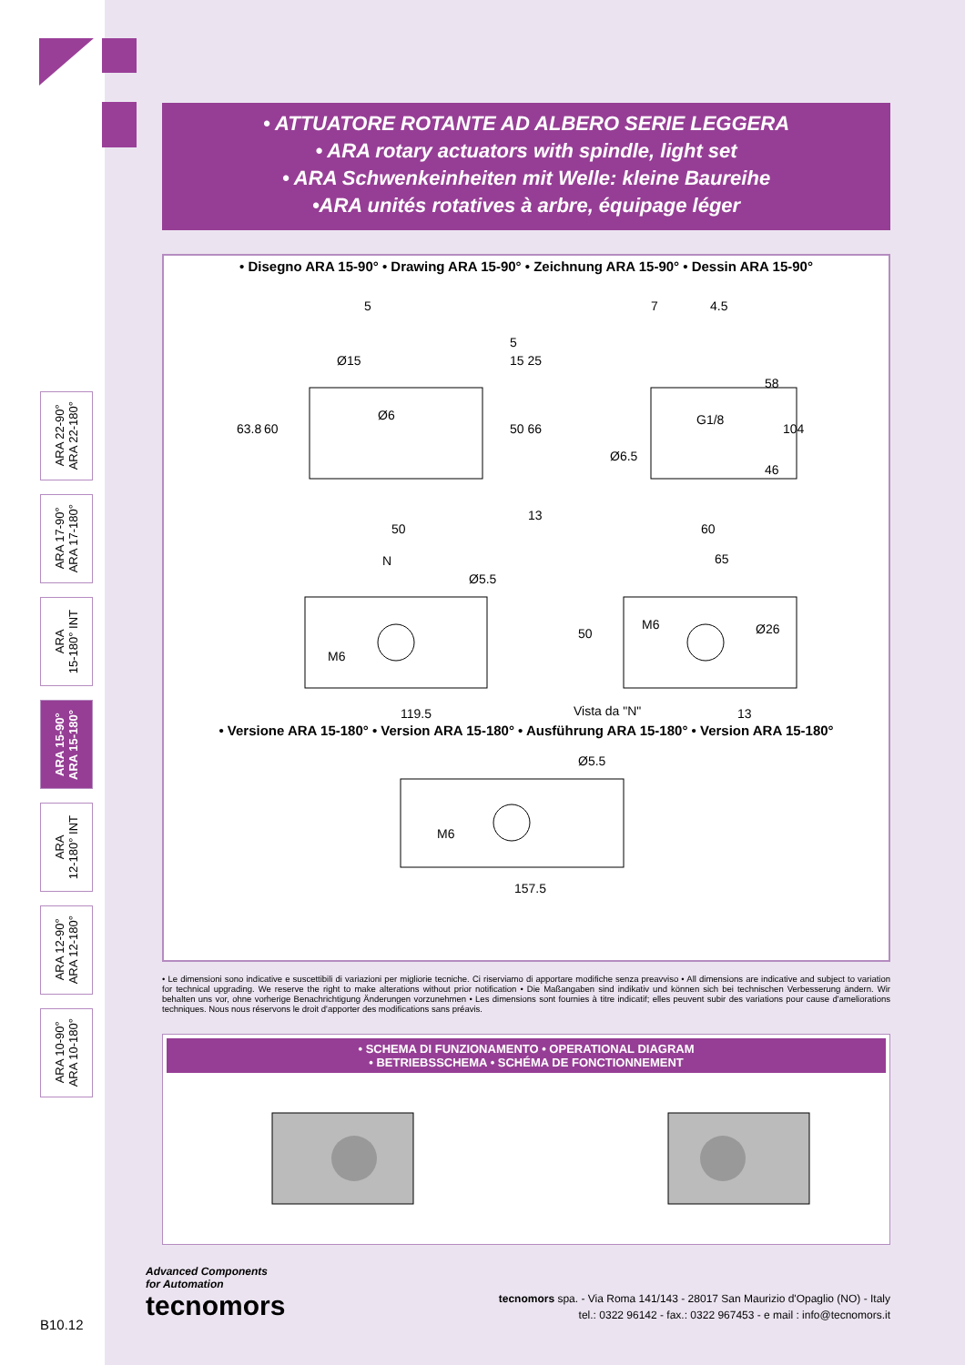• ATTUATORE ROTANTE AD ALBERO SERIE LEGGERA
• ARA rotary actuators with spindle, light set
• ARA Schwenkeinheiten mit Welle: kleine Baureihe
•ARA unités rotatives à arbre, équipage léger
ARA 22-90°
ARA 22-180°
ARA 17-90°
ARA 17-180°
ARA
15-180° INT
ARA 15-90°
ARA 15-180°
ARA
12-180° INT
ARA 12-90°
ARA 12-180°
ARA 10-90°
ARA 10-180°
• Disegno ARA 15-90° • Drawing ARA 15-90° • Zeichnung ARA 15-90° • Dessin ARA 15-90°
5
Ø15
Ø6
63.8
50
N
Ø5.5
M6
119.5
7
4.5
G1/8
Ø6.5
60
65
M6
Ø26
Vista da "N"
13
5
15 25
50 66
58
104
46
13
60
50
• Versione ARA 15-180° • Version ARA 15-180° • Ausführung ARA 15-180° • Version ARA 15-180°
Ø5.5
M6
157.5
• Le dimensioni sono indicative e suscettibili di variazioni per migliorie tecniche. Ci riserviamo di apportare modifiche senza preavviso • All dimensions are indicative and subject to variation for technical upgrading. We reserve the right to make alterations without prior notification • Die Maßangaben sind indikativ und können sich bei technischen Verbesserung ändern. Wir behalten uns vor, ohne vorherige Benachrichtigung Änderungen vorzunehmen • Les dimensions sont fournies à titre indicatif; elles peuvent subir des variations pour cause d'ameliorations techniques. Nous nous réservons le droit d'apporter des modifications sans préavis.
• SCHEMA DI FUNZIONAMENTO • OPERATIONAL DIAGRAM
• BETRIEBSSCHEMA • SCHÉMA DE FONCTIONNEMENT
Advanced Components
for Automation
tecnomors
tecnomors spa. - Via Roma 141/143 - 28017 San Maurizio d'Opaglio (NO) - Italy
tel.: 0322 96142 - fax.: 0322 967453 - e mail : info@tecnomors.it
B10.12